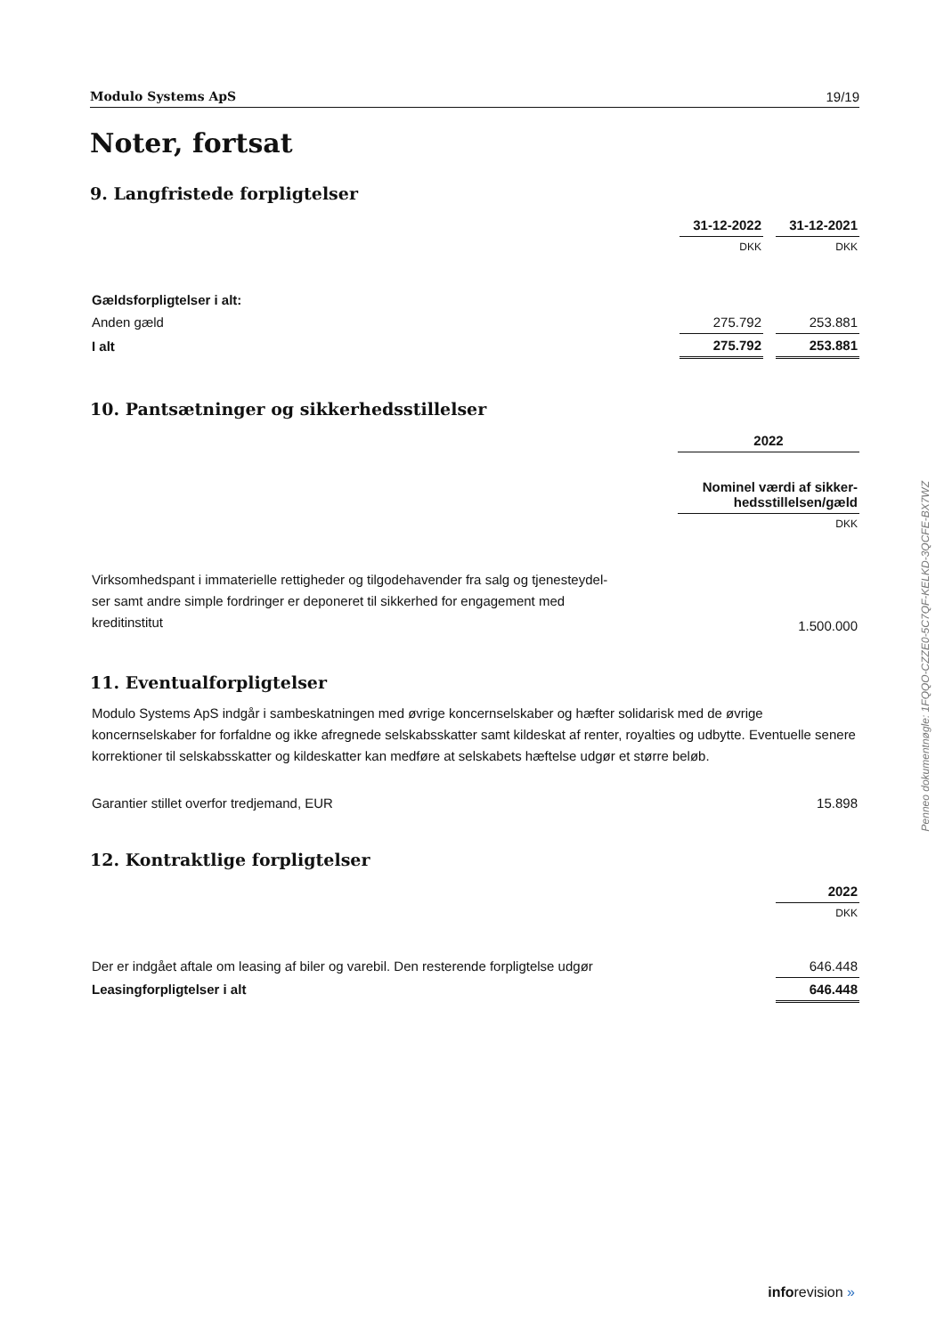Modulo Systems ApS 19/19
Noter, fortsat
9. Langfristede forpligtelser
| | 31-12-2022 | | 31-12-2021 |
| --- | --- | --- | --- |
| | DKK | | DKK |
| Gældsforpligtelser i alt: | | | |
| Anden gæld | 275.792 | | 253.881 |
| I alt | 275.792 | | 253.881 |
10. Pantsætninger og sikkerhedsstillelser
| | 2022 |
| | Nominel værdi af sikker- hedsstillelsen/gæld |
| | DKK |
| Virksomhedspant i immaterielle rettigheder og tilgodehavender fra salg og tjenesteydel- ser samt andre simple fordringer er deponeret til sikkerhed for engagement med kreditinstitut | 1.500.000 |
11. Eventualforpligtelser
Modulo Systems ApS indgår i sambeskatningen med øvrige koncernselskaber og hæfter solidarisk med de øvrige koncernselskaber for forfaldne og ikke afregnede selskabsskatter samt kildeskat af renter, royalties og udbytte. Eventuelle senere korrektioner til selskabsskatter og kildeskatter kan medføre at selskabets hæftelse udgør et større beløb.
| Garantier stillet overfor tredjemand, EUR | 15.898 |
12. Kontraktlige forpligtelser
| | 2022 |
| | DKK |
| Der er indgået aftale om leasing af biler og varebil. Den resterende forpligtelse udgør | 646.448 |
| Leasingforpligtelser i alt | 646.448 |
Penneo dokumentnøgle: 1FQQO-CZZE0-5C7QF-KELKD-3QCFE-BX7WZ
inforevision »